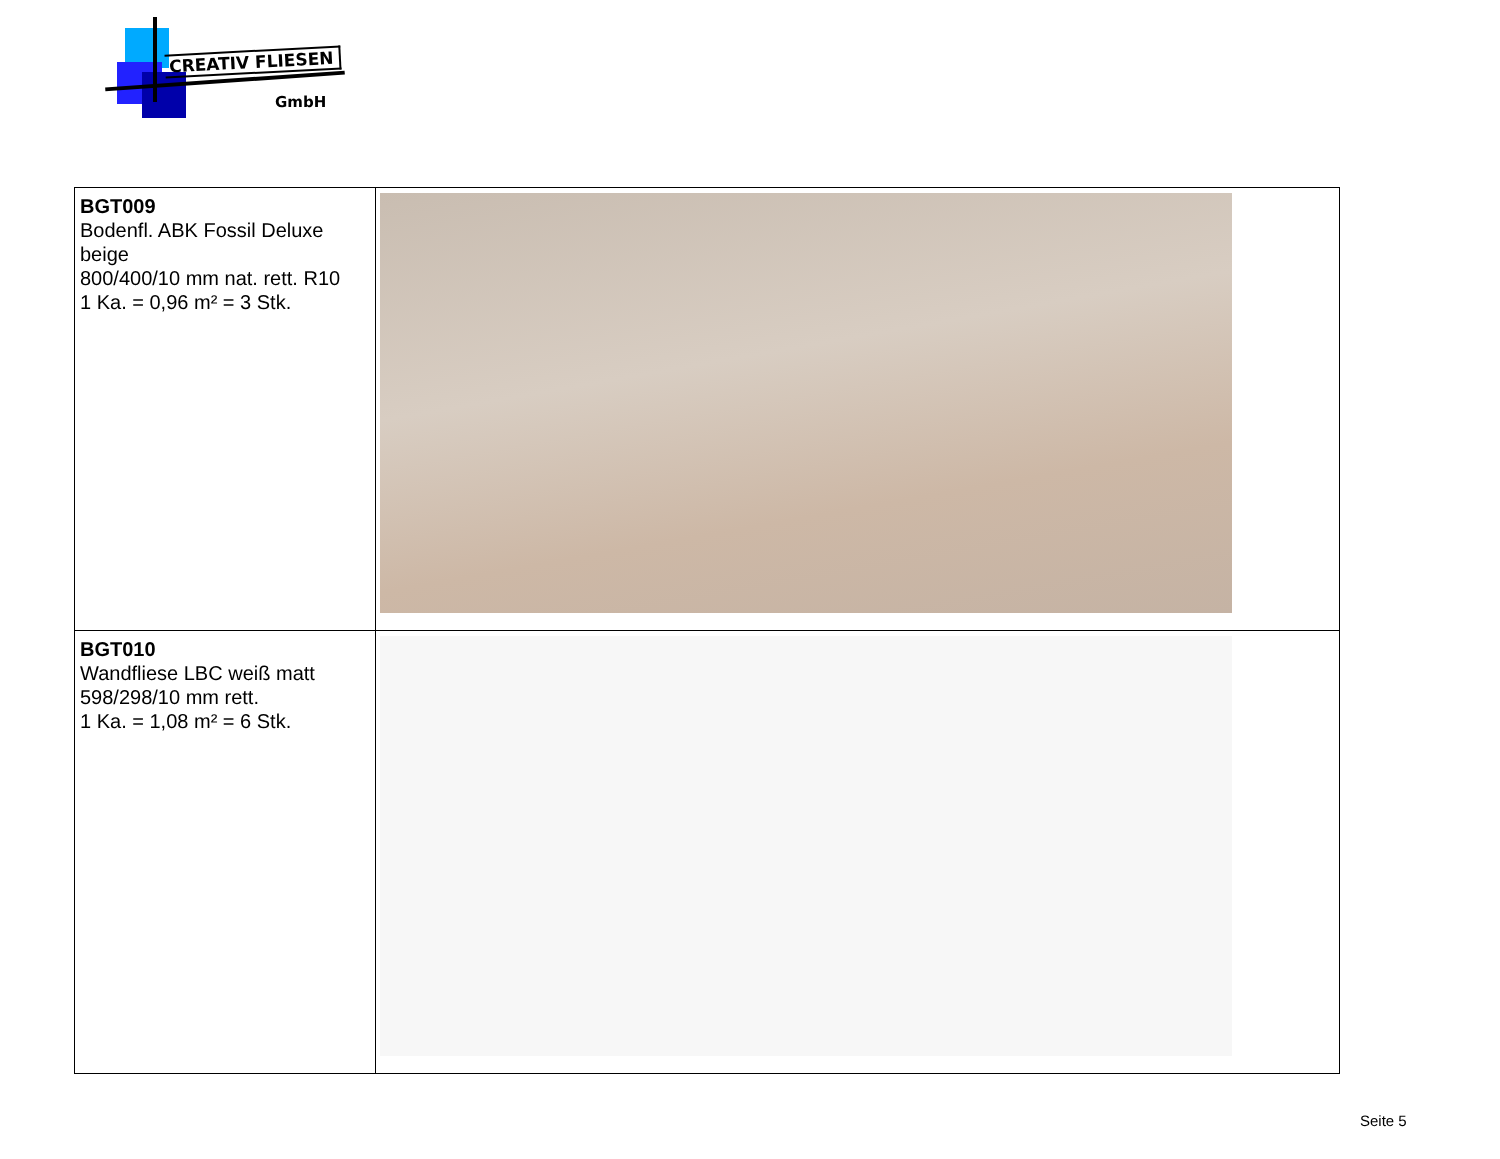CREATIV FLIESEN
GmbH
| BGT009 Bodenfl. ABK Fossil Deluxe beige 800/400/10 mm nat. rett. R10 1 Ka. = 0,96 m² = 3 Stk. | |
| BGT010 Wandfliese LBC weiß matt 598/298/10 mm rett. 1 Ka. = 1,08 m² = 6 Stk. | |
Seite 5